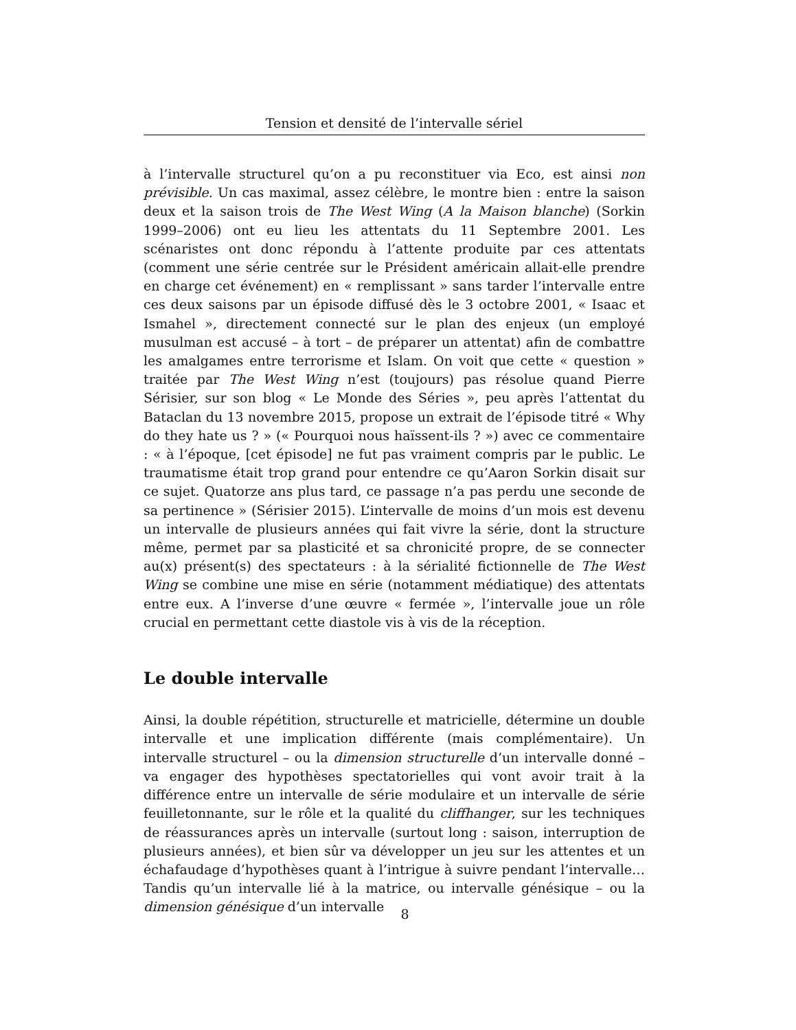Tension et densité de l’intervalle sériel
à l’intervalle structurel qu’on a pu reconstituer via Eco, est ainsi non prévisible. Un cas maximal, assez célèbre, le montre bien : entre la saison deux et la saison trois de The West Wing (A la Maison blanche) (Sorkin 1999–2006) ont eu lieu les attentats du 11 Septembre 2001. Les scénaristes ont donc répondu à l’attente produite par ces attentats (comment une série centrée sur le Président américain allait-elle prendre en charge cet événement) en « remplissant » sans tarder l’intervalle entre ces deux saisons par un épisode diffusé dès le 3 octobre 2001, « Isaac et Ismahel », directement connecté sur le plan des enjeux (un employé musulman est accusé – à tort – de préparer un attentat) afin de combattre les amalgames entre terrorisme et Islam. On voit que cette « question » traitée par The West Wing n’est (toujours) pas résolue quand Pierre Sérisier, sur son blog « Le Monde des Séries », peu après l’attentat du Bataclan du 13 novembre 2015, propose un extrait de l’épisode titré « Why do they hate us ? » (« Pourquoi nous haïssent-ils ? ») avec ce commentaire : « à l’époque, [cet épisode] ne fut pas vraiment compris par le public. Le traumatisme était trop grand pour entendre ce qu’Aaron Sorkin disait sur ce sujet. Quatorze ans plus tard, ce passage n’a pas perdu une seconde de sa pertinence » (Sérisier 2015). L’intervalle de moins d’un mois est devenu un intervalle de plusieurs années qui fait vivre la série, dont la structure même, permet par sa plasticité et sa chronicité propre, de se connecter au(x) présent(s) des spectateurs : à la sérialité fictionnelle de The West Wing se combine une mise en série (notamment médiatique) des attentats entre eux. A l’inverse d’une œuvre « fermée », l’intervalle joue un rôle crucial en permettant cette diastole vis à vis de la réception.
Le double intervalle
Ainsi, la double répétition, structurelle et matricielle, détermine un double intervalle et une implication différente (mais complémentaire). Un intervalle structurel – ou la dimension structurelle d’un intervalle donné – va engager des hypothèses spectatorielles qui vont avoir trait à la différence entre un intervalle de série modulaire et un intervalle de série feuilletonnante, sur le rôle et la qualité du cliffhanger, sur les techniques de réassurances après un intervalle (surtout long : saison, interruption de plusieurs années), et bien sûr va développer un jeu sur les attentes et un échafaudage d’hypothèses quant à l’intrigue à suivre pendant l’intervalle… Tandis qu’un intervalle lié à la matrice, ou intervalle génésique – ou la dimension génésique d’un intervalle
8